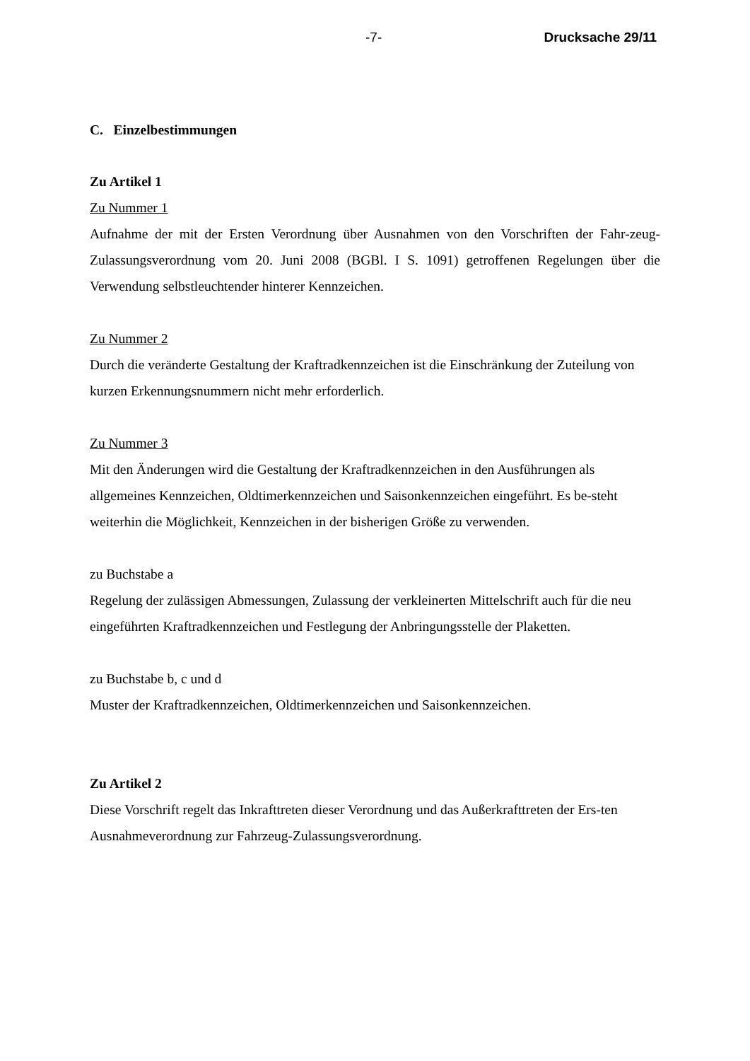-7- Drucksache 29/11
C. Einzelbestimmungen
Zu Artikel 1
Zu Nummer 1
Aufnahme der mit der Ersten Verordnung über Ausnahmen von den Vorschriften der Fahr-zeug-Zulassungsverordnung vom 20. Juni 2008 (BGBl. I S. 1091) getroffenen Regelungen über die Verwendung selbstleuchtender hinterer Kennzeichen.
Zu Nummer 2
Durch die veränderte Gestaltung der Kraftradkennzeichen ist die Einschränkung der Zuteilung von kurzen Erkennungsnummern nicht mehr erforderlich.
Zu Nummer 3
Mit den Änderungen wird die Gestaltung der Kraftradkennzeichen in den Ausführungen als allgemeines Kennzeichen, Oldtimerkennzeichen und Saisonkennzeichen eingeführt. Es be-steht weiterhin die Möglichkeit, Kennzeichen in der bisherigen Größe zu verwenden.
zu Buchstabe a
Regelung der zulässigen Abmessungen, Zulassung der verkleinerten Mittelschrift auch für die neu eingeführten Kraftradkennzeichen und Festlegung der Anbringungsstelle der Plaketten.
zu Buchstabe b, c und d
Muster der Kraftradkennzeichen, Oldtimerkennzeichen und Saisonkennzeichen.
Zu Artikel 2
Diese Vorschrift regelt das Inkrafttreten dieser Verordnung und das Außerkrafttreten der Ers-ten Ausnahmeverordnung zur Fahrzeug-Zulassungsverordnung.